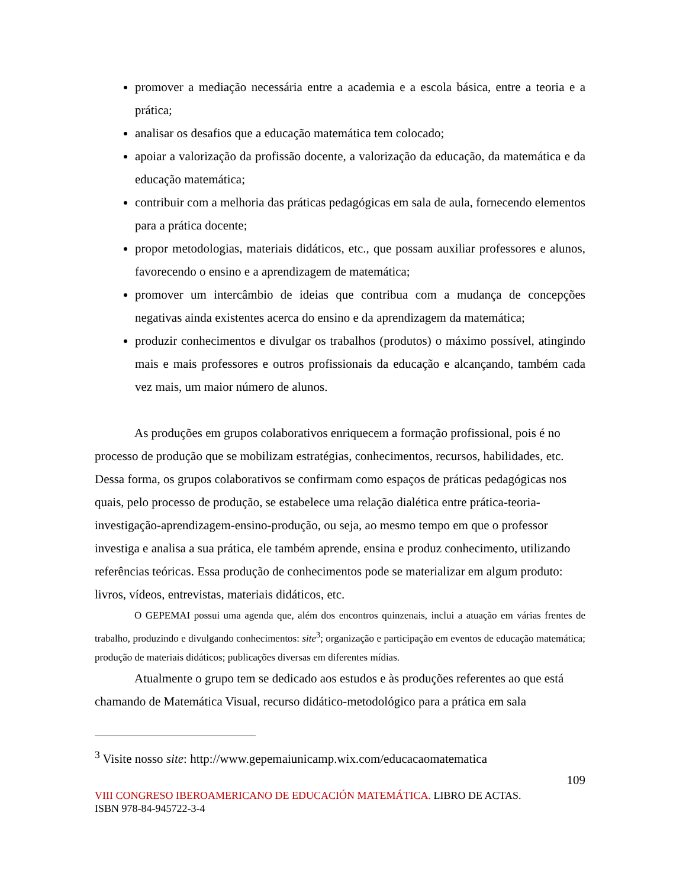promover a mediação necessária entre a academia e a escola básica, entre a teoria e a prática;
analisar os desafios que a educação matemática tem colocado;
apoiar a valorização da profissão docente, a valorização da educação, da matemática e da educação matemática;
contribuir com a melhoria das práticas pedagógicas em sala de aula, fornecendo elementos para a prática docente;
propor metodologias, materiais didáticos, etc., que possam auxiliar professores e alunos, favorecendo o ensino e a aprendizagem de matemática;
promover um intercâmbio de ideias que contribua com a mudança de concepções negativas ainda existentes acerca do ensino e da aprendizagem da matemática;
produzir conhecimentos e divulgar os trabalhos (produtos) o máximo possível, atingindo mais e mais professores e outros profissionais da educação e alcançando, também cada vez mais, um maior número de alunos.
As produções em grupos colaborativos enriquecem a formação profissional, pois é no processo de produção que se mobilizam estratégias, conhecimentos, recursos, habilidades, etc. Dessa forma, os grupos colaborativos se confirmam como espaços de práticas pedagógicas nos quais, pelo processo de produção, se estabelece uma relação dialética entre prática-teoria-investigação-aprendizagem-ensino-produção, ou seja, ao mesmo tempo em que o professor investiga e analisa a sua prática, ele também aprende, ensina e produz conhecimento, utilizando referências teóricas. Essa produção de conhecimentos pode se materializar em algum produto: livros, vídeos, entrevistas, materiais didáticos, etc.
O GEPEMAI possui uma agenda que, além dos encontros quinzenais, inclui a atuação em várias frentes de trabalho, produzindo e divulgando conhecimentos: site<sup>3</sup>; organização e participação em eventos de educação matemática; produção de materiais didáticos; publicações diversas em diferentes mídias.
Atualmente o grupo tem se dedicado aos estudos e às produções referentes ao que está chamando de Matemática Visual, recurso didático-metodológico para a prática em sala
<sup>3</sup> Visite nosso site: http://www.gepemaiunicamp.wix.com/educacaomatematica
109
VIII CONGRESO IBEROAMERICANO DE EDUCACIÓN MATEMÁTICA. LIBRO DE ACTAS.
ISBN 978-84-945722-3-4